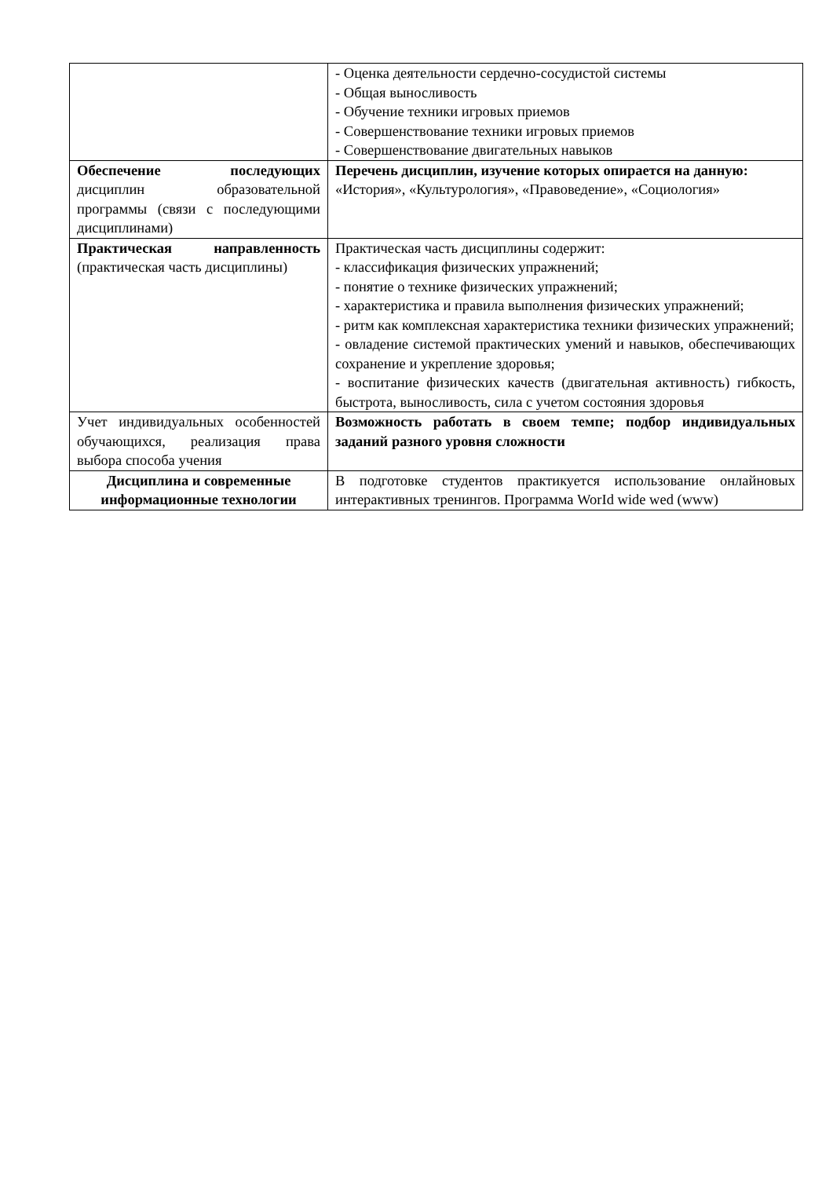| | - Оценка деятельности сердечно-сосудистой системы - Общая выносливость - Обучение техники игровых приемов - Совершенствование техники игровых приемов - Совершенствование двигательных навыков |
| Обеспечение последующих дисциплин образовательной программы (связи с последующими дисциплинами) | Перечень дисциплин, изучение которых опирается на данную: «История», «Культурология», «Правоведение», «Социология» |
| Практическая направленность (практическая часть дисциплины) | Практическая часть дисциплины содержит: - классификация физических упражнений; - понятие о технике физических упражнений; - характеристика и правила выполнения физических упражнений; - ритм как комплексная характеристика техники физических упражнений; - овладение системой практических умений и навыков, обеспечивающих сохранение и укрепление здоровья; - воспитание физических качеств (двигательная активность) гибкость, быстрота, выносливость, сила с учетом состояния здоровья |
| Учет индивидуальных особенностей обучающихся, реализация права выбора способа учения | Возможность работать в своем темпе; подбор индивидуальных заданий разного уровня сложности |
| Дисциплина и современные информационные технологии | В подготовке студентов практикуется использование онлайновых интерактивных тренингов. Программа WorId wide wed (www) |